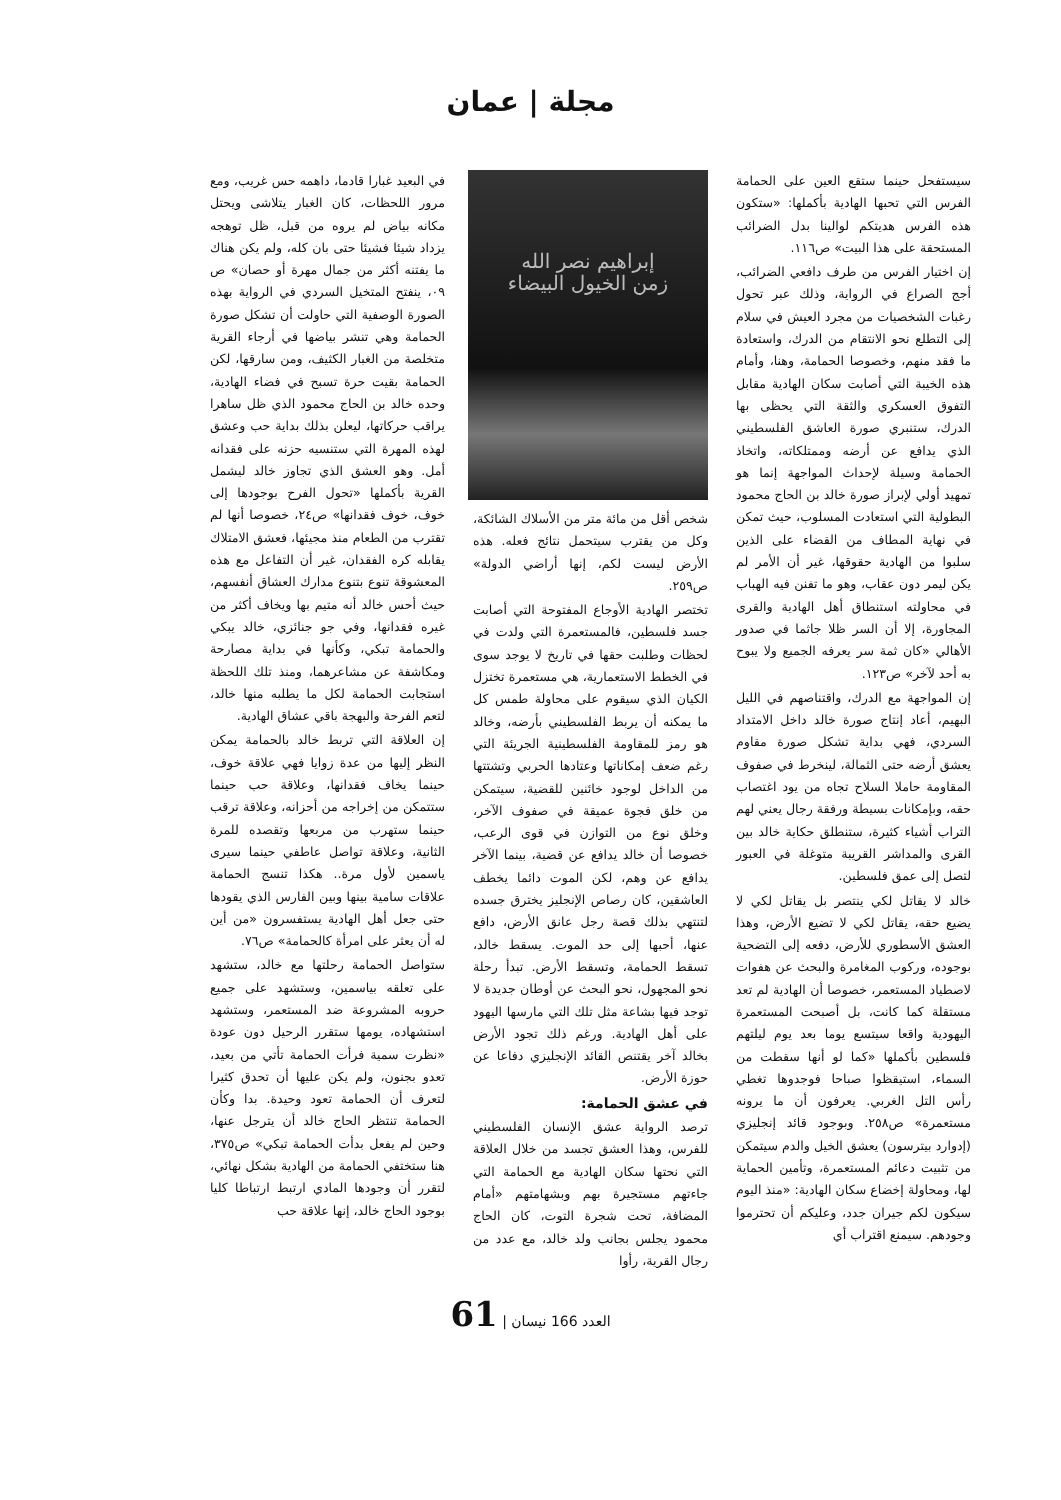مجلة | عمان
سيستفحل حينما ستقع العين على الحمامة الفرس التي تحبها الهادية بأكملها: «ستكون هذه الفرس هديتكم لوالينا بدل الضرائب المستحقة على هذا البيت» ص١١٦.
إن اختيار الفرس من طرف دافعي الضرائب، أجج الصراع في الرواية، وذلك عبر تحول رغبات الشخصيات من مجرد العيش في سلام إلى التطلع نحو الانتقام من الدرك، واستعادة ما فقد منهم، وخصوصا الحمامة، وهنا، وأمام هذه الخيبة التي أصابت سكان الهادية مقابل التفوق العسكري والثقة التي يحظى بها الدرك، ستنبري صورة العاشق الفلسطيني الذي يدافع عن أرضه وممتلكاته، واتخاذ الحمامة وسيلة لإحداث المواجهة إنما هو تمهيد أولي لإبراز صورة خالد بن الحاج محمود البطولية التي استعادت المسلوب، حيث تمكن في نهاية المطاف من القضاء على الذين سلبوا من الهادية حقوقها، غير أن الأمر لم يكن ليمر دون عقاب، وهو ما تفنن فيه الهباب في محاولته استنطاق أهل الهادية والقرى المجاورة، إلا أن السر ظلا جاثما في صدور الأهالي «كان ثمة سر يعرفه الجميع ولا يبوح به أحد لآخر» ص١٢٣.
إن المواجهة مع الدرك، واقتناصهم في الليل البهيم، أعاد إنتاج صورة خالد داخل الامتداد السردي، فهي بداية تشكل صورة مقاوم يعشق أرضه حتى الثمالة، لينخرط في صفوف المقاومة حاملا السلاح تجاه من يود اغتصاب حقه، وبإمكانات بسيطة ورفقة رجال يعني لهم التراب أشياء كثيرة، ستنطلق حكاية خالد بين القرى والمداشر القريبة متوغلة في العبور لتصل إلى عمق فلسطين.
خالد لا يقاتل لكي ينتصر بل يقاتل لكي لا يضيع حقه، يقاتل لكي لا تضيع الأرض، وهذا العشق الأسطوري للأرض، دفعه إلى التضحية بوجوده، وركوب المغامرة والبحث عن هفوات لاصطياد المستعمر، خصوصا أن الهادية لم تعد مستقلة كما كانت، بل أصبحت المستعمرة اليهودية واقعا سيتسع يوما بعد يوم ليلتهم فلسطين بأكملها «كما لو أنها سقطت من السماء، استيقظوا صباحا فوجدوها تغطي رأس التل الغربي. يعرفون أن ما يرونه مستعمرة» ص٢٥٨. وبوجود قائد إنجليزي (إدوارد بيترسون) يعشق الخيل والدم سيتمكن من تثبيت دعائم المستعمرة، وتأمين الحماية لها، ومحاولة إخضاع سكان الهادية: «منذ اليوم سيكون لكم جيران جدد، وعليكم أن تحترموا وجودهم. سيمنع اقتراب أي
إبراهيم نصر الله
زمن الخيول البيضاء
شخص أقل من مائة متر من الأسلاك الشائكة، وكل من يقترب سيتحمل نتائج فعله. هذه الأرض ليست لكم، إنها أراضي الدولة» ص٢٥٩.
تختصر الهادية الأوجاع المفتوحة التي أصابت جسد فلسطين، فالمستعمرة التي ولدت في لحظات وطلبت حقها في تاريخ لا يوجد سوى في الخطط الاستعمارية، هي مستعمرة تختزل الكيان الذي سيقوم على محاولة طمس كل ما يمكنه أن يربط الفلسطيني بأرضه، وخالد هو رمز للمقاومة الفلسطينية الجريئة التي رغم ضعف إمكاناتها وعتادها الحربي وتشتتها من الداخل لوجود خائنين للقضية، سيتمكن من خلق فجوة عميقة في صفوف الآخر، وخلق نوع من التوازن في قوى الرعب، خصوصا أن خالد يدافع عن قضية، بينما الآخر يدافع عن وهم، لكن الموت دائما يخطف العاشقين، كان رصاص الإنجليز يخترق جسده لتنتهي بذلك قصة رجل عانق الأرض، دافع عنها، أحبها إلى حد الموت. يسقط خالد، تسقط الحمامة، وتسقط الأرض. تبدأ رحلة نحو المجهول، نحو البحث عن أوطان جديدة لا توجد فيها بشاعة مثل تلك التي مارسها اليهود على أهل الهادية. ورغم ذلك تجود الأرض بخالد آخر يقتنص القائد الإنجليزي دفاعا عن حوزة الأرض.
في عشق الحمامة:
ترصد الرواية عشق الإنسان الفلسطيني للفرس، وهذا العشق تجسد من خلال العلاقة التي نحتها سكان الهادية مع الحمامة التي جاءتهم مستجيرة بهم وبشهامتهم «أمام المضافة، تحت شجرة التوت، كان الحاج محمود يجلس بجانب ولد خالد، مع عدد من رجال القرية، رأوا
في البعيد غبارا قادما، داهمه حس غريب، ومع مرور اللحظات، كان الغبار يتلاشى ويحتل مكانه بياض لم يروه من قبل، ظل توهجه يزداد شيئا فشيئا حتى بان كله، ولم يكن هناك ما يفتنه أكثر من جمال مهرة أو حصان» ص ٠٩، ينفتح المتخيل السردي في الرواية بهذه الصورة الوصفية التي حاولت أن تشكل صورة الحمامة وهي تنشر بياضها في أرجاء القرية متخلصة من الغبار الكثيف، ومن سارقها، لكن الحمامة بقيت حرة تسبح في فضاء الهادية، وحده خالد بن الحاج محمود الذي ظل ساهرا يراقب حركاتها، ليعلن بذلك بداية حب وعشق لهذه المهرة التي ستنسيه حزنه على فقدانه أمل. وهو العشق الذي تجاوز خالد ليشمل القرية بأكملها «تحول الفرح بوجودها إلى خوف، خوف فقدانها» ص٢٤، خصوصا أنها لم تقترب من الطعام منذ مجيئها، فعشق الامتلاك يقابله كره الفقدان، غير أن التفاعل مع هذه المعشوقة تنوع بتنوع مدارك العشاق أنفسهم، حيث أحس خالد أنه متيم بها ويخاف أكثر من غيره فقدانها، وفي جو جنائزي، خالد يبكي والحمامة تبكي، وكأنها في بداية مصارحة ومكاشفة عن مشاعرهما، ومنذ تلك اللحظة استجابت الحمامة لكل ما يطلبه منها خالد، لتعم الفرحة والبهجة باقي عشاق الهادية.
إن العلاقة التي تربط خالد بالحمامة يمكن النظر إليها من عدة زوايا فهي علاقة خوف، حينما يخاف فقدانها، وعلاقة حب حينما ستتمكن من إخراجه من أحزانه، وعلاقة ترقب حينما ستهرب من مربعها وتقصده للمرة الثانية، وعلاقة تواصل عاطفي حينما سيرى ياسمين لأول مرة.. هكذا تنسج الحمامة علاقات سامية بينها وبين الفارس الذي يقودها حتى جعل أهل الهادية يستفسرون «من أين له أن يعثر على امرأة كالحمامة» ص٧٦.
ستواصل الحمامة رحلتها مع خالد، ستشهد على تعلقه بياسمين، وستشهد على جميع حروبه المشروعة ضد المستعمر، وستشهد استشهاده، يومها ستقرر الرحيل دون عودة «نظرت سمية فرأت الحمامة تأتي من بعيد، تعدو بجنون، ولم يكن عليها أن تحدق كثيرا لتعرف أن الحمامة تعود وحيدة. بدا وكأن الحمامة تنتظر الحاج خالد أن يترجل عنها، وحين لم يفعل بدأت الحمامة تبكي» ص٣٧٥، هنا ستختفي الحمامة من الهادية بشكل نهائي، لتقرر أن وجودها المادي ارتبط ارتباطا كليا بوجود الحاج خالد، إنها علاقة حب
61 | العدد 166 نيسان